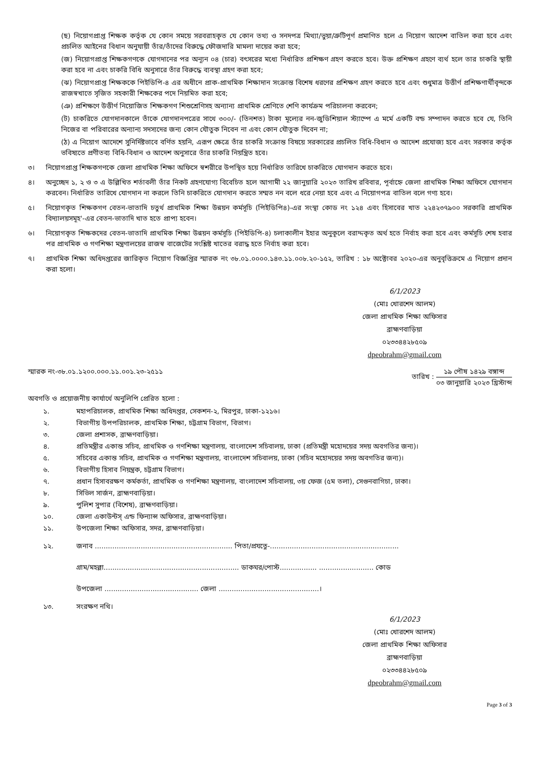(ছ) নিয়োগপ্রাপ্ত শিক্ষক কর্তৃক যে কোন সময়ে সরবরাহকৃত যে কোন তথ্য ও সনদপত্র মিথ্যা/ভুয়া/ত্রুটিপূর্ণ প্রমাণিত হলে এ নিয়োগ আদেশ বাতিল করা হবে এবং প্রচলিত আইনের বিধান অনুযায়ী তাঁর/তাঁদের বিরুদ্ধে ফৌজদারি মামলা দায়ের করা হবে;
(জ) নিয়োগপ্রাপ্ত শিক্ষকগণকে যোগদানের পর অন্যূন ০৪ (চার) বৎসরের মধ্যে নির্ধারিত প্রশিক্ষণ গ্রহণ করতে হবে। উক্ত প্রশিক্ষণ গ্রহণে ব্যর্থ হলে তার চাকরি স্থায়ী করা হবে না এবং চাকরি বিধি অনুসারে তাঁর বিরুদ্ধে ব্যবস্থা গ্রহণ করা হবে;
(ঝ) নিয়োগপ্রাপ্ত শিক্ষককে পিইডিপি-৪ এর অধীনে প্রাক-প্রাথমিক শিক্ষাদান সংক্রান্ত বিশেষ ধরণের প্রশিক্ষণ গ্রহণ করতে হবে এবং শুধুমাত্র উত্তীর্ণ প্রশিক্ষণার্থীবৃন্দকে রাজস্বখাতে সৃজিত সহকারী শিক্ষকের পদে নিয়মিত করা হবে;
(ঞ) প্রশিক্ষণে উত্তীর্ণ নিয়োজিত শিক্ষকগণ শিশুশ্রেণিসহ অন্যান্য প্রাথমিক শ্রেণিতে শেণি কার্যক্রম পরিচালনা করবেন;
(ট) চাকরিতে যোগদানকালে তাঁকে যোগদানপত্রের সাথে ৩০০/- (তিনশত) টাকা মূল্যের নন-জুডিশিয়াল স্ট্যাম্পে এ মর্মে একটি বন্ড সম্পাদন করতে হবে যে, তিনি নিজের বা পরিবারের অন্যান্য সদস্যদের জন্য কোন যৌতুক নিবেন না এবং কোন যৌতুক দিবেন না;
(ঠ) এ নিয়োগ আদেশে সুনির্দিষ্টভাবে বর্ণিত হয়নি, এরূপ ক্ষেত্রে তাঁর চাকরি সংক্রান্ত বিষয়ে সরকারের প্রচলিত বিধি-বিধান ও আদেশ প্রযোজ্য হবে এবং সরকার কর্তৃক ভবিষ্যতে প্রণীতব্য বিধি-বিধান ও আদেশ অনুসারে তাঁর চাকরি নিয়ন্ত্রিত হবে।
৩। নিয়োগপ্রাপ্ত শিক্ষকগণকে জেলা প্রাথমিক শিক্ষা অফিসে স্বশরীরে উপস্থিত হয়ে নির্ধারিত তারিখে চাকরিতে যোগদান করতে হবে।
৪। অনুচ্ছেদ ১, ২ ও ৩ এ উল্লিখিত শর্তাবলী তাঁর নিকট গ্রহণযোগ্য বিবেচিত হলে আগামী ২২ জানুয়ারি ২০২৩ তারিখ রবিবার, পূর্বাহ্নে জেলা প্রাথমিক শিক্ষা অফিসে যোগদান করবেন। নির্ধারিত তারিখে যোগদান না করলে তিনি চাকরিতে যোগদান করতে সম্মত নন বলে ধরে নেয়া হবে এবং এ নিয়োগপত্র বাতিল বলে গণ্য হবে।
৫। নিয়োগকৃত শিক্ষকগণ বেতন-ভাতাদি চতুর্থ প্রাথমিক শিক্ষা উন্নয়ন কর্মসূচি (পিইডিপি৪)-এর সংস্থা কোড নং ১২৪ এবং হিসাবের খাত ২২৪২৩৭৯০০ সরকারি প্রাথমিক বিদ্যালয়সমূহ'-এর বেতন-ভাতাদি খাত হতে প্রাপ্য হবেন।
৬। নিয়োগকৃত শিক্ষকদের বেতন-ভাতাদি প্রাথমিক শিক্ষা উন্নয়ন কর্মসূচি (পিইডিপি-৪) চলাকালীন ইহার অনুকূলে বরাদ্দকৃত অর্থ হতে নির্বাহ করা হবে এবং কর্মসূচি শেষ হবার পর প্রাথমিক ও গণশিক্ষা মন্ত্রণালয়ের রাজস্ব বাজেটের সংশ্লিষ্ট খাতের বরাদ্ধ হতে নির্বাহ করা হবে।
৭। প্রাথমিক শিক্ষা অধিদপ্তরের জারিকৃত নিয়োগ বিজ্ঞপ্তির স্মারক নং ৩৮.০১.০০০০.১৪৩.১১.০০৮.২০-১৫২, তারিখ : ১৮ অক্টোবর ২০২০-এর অনুবৃত্তিক্রমে এ নিয়োগ প্রদান করা হলো।
6/1/2023
(মোঃ খোরশেদ আলম)
জেলা প্রাথমিক শিক্ষা অফিসার
ব্রাহ্মণবাড়িয়া
০২৩৩৪৪২৮৫০৯
dpeobrahm@gmail.com
স্মারক নং-৩৮.০১.১২০০.০০০.১১.০০১.২৩-২৫১১ তারিখ : ১৯ পৌষ ১৪২৯ বঙ্গাব্দ ০৩ জানুয়ারি ২০২৩ খ্রিস্টাব্দ
অবগতি ও প্রয়োজনীয় কার্যার্থে অনুলিপি প্রেরিত হলো :
১. মহাপরিচালক, প্রাথমিক শিক্ষা অধিদপ্তর, সেকশন-২, মিরপুর, ঢাকা-১২১৬।
২. বিভাগীয় উপপরিচালক, প্রাথমিক শিক্ষা, চট্টগ্রাম বিভাগ, বিভাগ।
৩. জেলা প্রশাসক, ব্রাহ্মণবাড়িয়া।
৪. প্রতিমন্ত্রীর একান্ত সচিব, প্রাথমিক ও গণশিক্ষা মন্ত্রণালয়, বাংলাদেশ সচিবালয়, ঢাকা (প্রতিমন্ত্রী মহোদয়ের সদয় অবগতির জন্য)।
৫. সচিবের একান্ত সচিব, প্রাথমিক ও গণশিক্ষা মন্ত্রণালয়, বাংলাদেশ সচিবালয়, ঢাকা (সচিব মহোদয়ের সদয় অবগতির জন্য)।
৬. বিভাগীয় হিসাব নিয়ন্ত্রক, চট্টগ্রাম বিভাগ।
৭. প্রধান হিসাবরক্ষণ কর্মকর্তা, প্রাথমিক ও গণশিক্ষা মন্ত্রণালয়, বাংলাদেশ সচিবালয়, ৩য় ফেজ (৫ম তলা), সেগুনবাগিচা, ঢাকা।
৮. সিভিল সার্জন, ব্রাহ্মণবাড়িয়া।
৯. পুলিশ সুপার (বিশেষ), ব্রাহ্মণবাড়িয়া।
১০. জেলা একাউন্টস্ এন্ড ফিন্যান্স অফিসার, ব্রাহ্মণবাড়িয়া।
১১. উপজেলা শিক্ষা অফিসার, সদর, ব্রাহ্মণবাড়িয়া।
১২. জনাব ............................................................... পিতা/প্রযত্নে-...........................................................
গ্রাম/মহল্লা.............................................................. ডাকঘর/পোস্ট................. ......................... কোড
উপজেলা ........................................... জেলা ..............................................।
১৩. সংরক্ষণ নথি।
6/1/2023
(মোঃ খোরশেদ আলম)
জেলা প্রাথমিক শিক্ষা অফিসার
ব্রাহ্মণবাড়িয়া
০২৩৩৪৪২৮৫০৯
dpeobrahm@gmail.com
Page 3 of 3